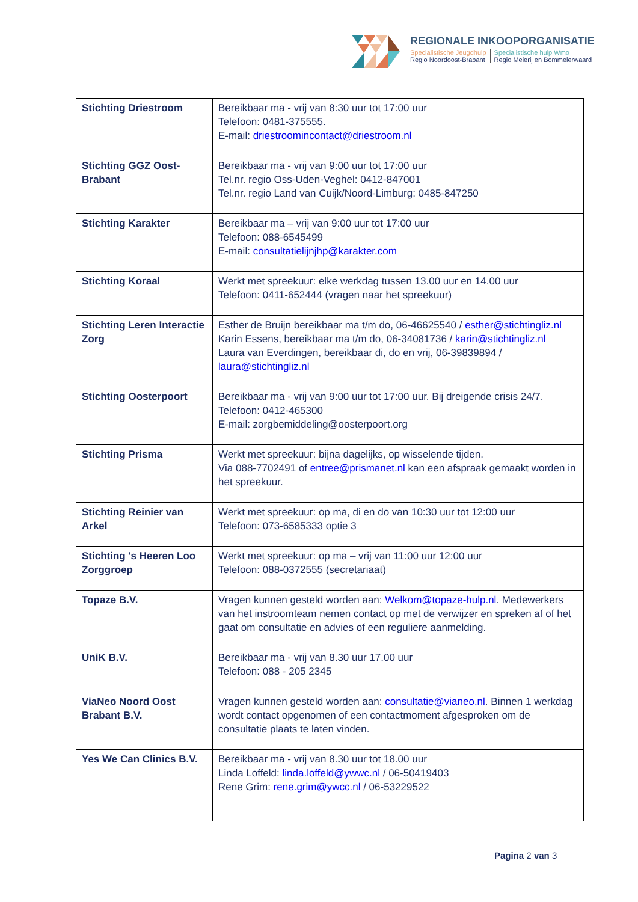REGIONALE INKOOPORGANISATIE
Specialistische Jeugdhulp
Regio Noordoost-Brabant
Specialistische hulp Wmo
Regio Meierij en Bommelerwaard
| Stichting Driestroom | Bereikbaar ma - vrij van 8:30 uur tot 17:00 uur Telefoon: 0481-375555. E-mail: driestroomincontact@driestroom.nl |
| Stichting GGZ Oost-Brabant | Bereikbaar ma - vrij van 9:00 uur tot 17:00 uur Tel.nr. regio Oss-Uden-Veghel: 0412-847001 Tel.nr. regio Land van Cuijk/Noord-Limburg: 0485-847250 |
| Stichting Karakter | Bereikbaar ma – vrij van 9:00 uur tot 17:00 uur Telefoon: 088-6545499 E-mail: consultatielijnjhp@karakter.com |
| Stichting Koraal | Werkt met spreekuur: elke werkdag tussen 13.00 uur en 14.00 uur Telefoon: 0411-652444 (vragen naar het spreekuur) |
| Stichting Leren Interactie Zorg | Esther de Bruijn bereikbaar ma t/m do, 06-46625540 / esther@stichtingliz.nl Karin Essens, bereikbaar ma t/m do, 06-34081736 / karin@stichtingliz.nl Laura van Everdingen, bereikbaar di, do en vrij, 06-39839894 / laura@stichtingliz.nl |
| Stichting Oosterpoort | Bereikbaar ma - vrij van 9:00 uur tot 17:00 uur. Bij dreigende crisis 24/7. Telefoon: 0412-465300 E-mail: zorgbemiddeling@oosterpoort.org |
| Stichting Prisma | Werkt met spreekuur: bijna dagelijks, op wisselende tijden. Via 088-7702491 of entree@prismanet.nl kan een afspraak gemaakt worden in het spreekuur. |
| Stichting Reinier van Arkel | Werkt met spreekuur: op ma, di en do van 10:30 uur tot 12:00 uur Telefoon: 073-6585333 optie 3 |
| Stichting 's Heeren Loo Zorggroep | Werkt met spreekuur: op ma – vrij van 11:00 uur 12:00 uur Telefoon: 088-0372555 (secretariaat) |
| Topaze B.V. | Vragen kunnen gesteld worden aan: Welkom@topaze-hulp.nl . Medewerkers van het instroomteam nemen contact op met de verwijzer en spreken af of het gaat om consultatie en advies of een reguliere aanmelding. |
| UniK B.V. | Bereikbaar ma - vrij van 8.30 uur 17.00 uur Telefoon: 088 - 205 2345 |
| ViaNeo Noord Oost Brabant B.V. | Vragen kunnen gesteld worden aan: consultatie@vianeo.nl . Binnen 1 werkdag wordt contact opgenomen of een contactmoment afgesproken om de consultatie plaats te laten vinden. |
| Yes We Can Clinics B.V. | Bereikbaar ma - vrij van 8.30 uur tot 18.00 uur Linda Loffeld: linda.loffeld@ywwc.nl / 06-50419403 Rene Grim: rene.grim@ywcc.nl / 06-53229522 |
Pagina 2 van 3